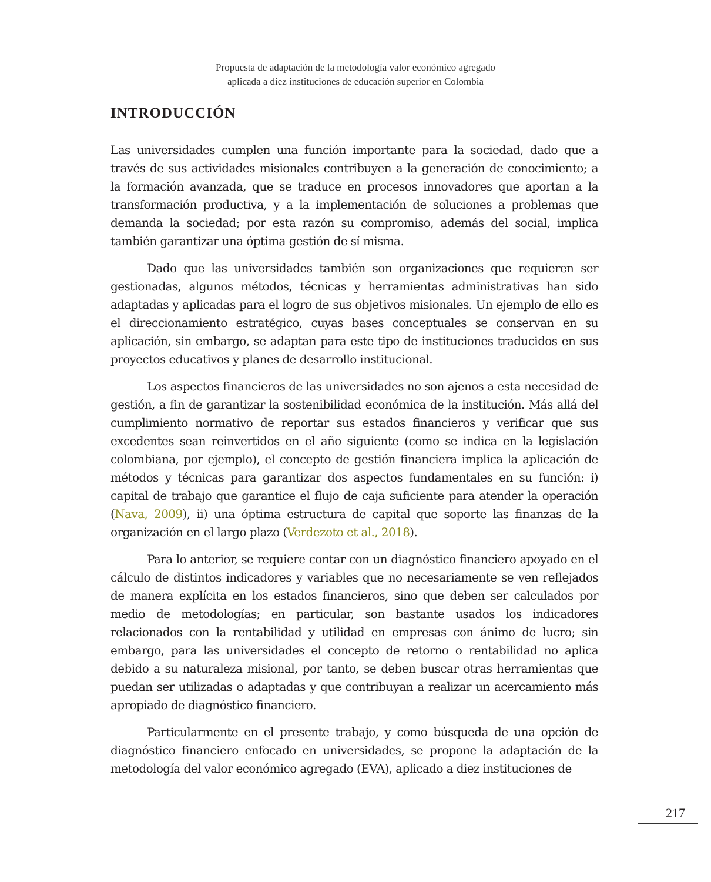Propuesta de adaptación de la metodología valor económico agregado
aplicada a diez instituciones de educación superior en Colombia
INTRODUCCIÓN
Las universidades cumplen una función importante para la sociedad, dado que a través de sus actividades misionales contribuyen a la generación de conocimiento; a la formación avanzada, que se traduce en procesos innovadores que aportan a la transformación productiva, y a la implementación de soluciones a problemas que demanda la sociedad; por esta razón su compromiso, además del social, implica también garantizar una óptima gestión de sí misma.
Dado que las universidades también son organizaciones que requieren ser gestionadas, algunos métodos, técnicas y herramientas administrativas han sido adaptadas y aplicadas para el logro de sus objetivos misionales. Un ejemplo de ello es el direccionamiento estratégico, cuyas bases conceptuales se conservan en su aplicación, sin embargo, se adaptan para este tipo de instituciones traducidos en sus proyectos educativos y planes de desarrollo institucional.
Los aspectos financieros de las universidades no son ajenos a esta necesidad de gestión, a fin de garantizar la sostenibilidad económica de la institución. Más allá del cumplimiento normativo de reportar sus estados financieros y verificar que sus excedentes sean reinvertidos en el año siguiente (como se indica en la legislación colombiana, por ejemplo), el concepto de gestión financiera implica la aplicación de métodos y técnicas para garantizar dos aspectos fundamentales en su función: i) capital de trabajo que garantice el flujo de caja suficiente para atender la operación (Nava, 2009), ii) una óptima estructura de capital que soporte las finanzas de la organización en el largo plazo (Verdezoto et al., 2018).
Para lo anterior, se requiere contar con un diagnóstico financiero apoyado en el cálculo de distintos indicadores y variables que no necesariamente se ven reflejados de manera explícita en los estados financieros, sino que deben ser calculados por medio de metodologías; en particular, son bastante usados los indicadores relacionados con la rentabilidad y utilidad en empresas con ánimo de lucro; sin embargo, para las universidades el concepto de retorno o rentabilidad no aplica debido a su naturaleza misional, por tanto, se deben buscar otras herramientas que puedan ser utilizadas o adaptadas y que contribuyan a realizar un acercamiento más apropiado de diagnóstico financiero.
Particularmente en el presente trabajo, y como búsqueda de una opción de diagnóstico financiero enfocado en universidades, se propone la adaptación de la metodología del valor económico agregado (EVA), aplicado a diez instituciones de
217